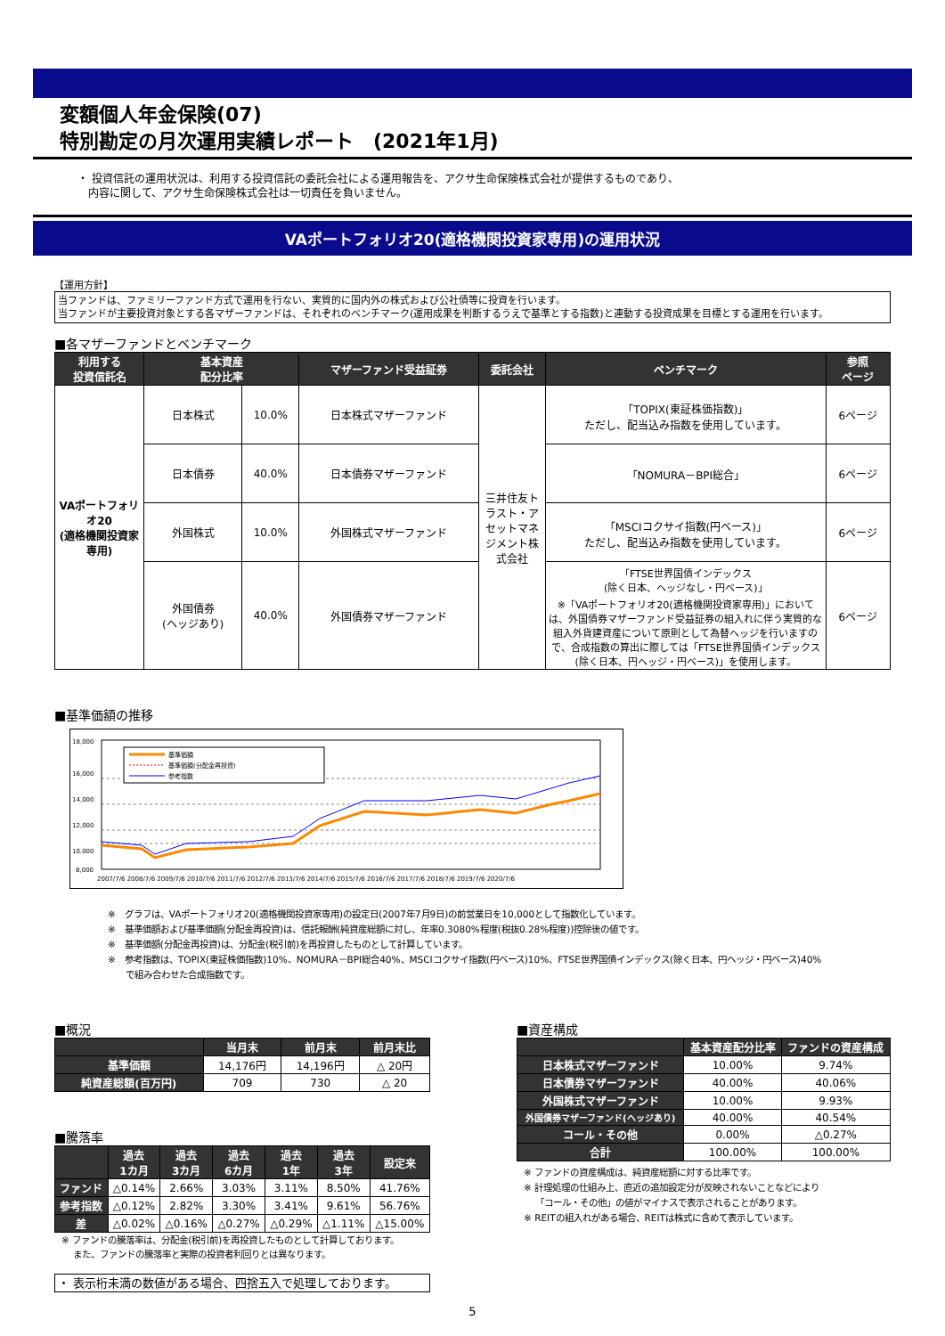変額個人年金保険(07)
特別勘定の月次運用実績レポート　(2021年1月)
・ 投資信託の運用状況は、利用する投資信託の委託会社による運用報告を、アクサ生命保険株式会社が提供するものであり、
　内容に関して、アクサ生命保険株式会社は一切責任を負いません。
VAポートフォリオ20(適格機関投資家専用)の運用状況
【運用方針】
当ファンドは、ファミリーファンド方式で運用を行ない、実質的に国内外の株式および公社債等に投資を行います。
当ファンドが主要投資対象とする各マザーファンドは、それぞれのベンチマーク(運用成果を判断するうえで基準とする指数)と連動する投資成果を目標とする運用を行います。
■各マザーファンドとベンチマーク
| 利用する 投資信託名 | 基本資産 配分比率 | | マザーファンド受益証券 | 委託会社 | ベンチマーク | 参照 ページ |
| --- | --- | --- | --- | --- | --- | --- |
| VAポートフォリオ20 (適格機関投資家専用) | 日本株式 | 10.0% | 日本株式マザーファンド | 三井住友トラスト・アセットマネジメント株式会社 | 「TOPIX(東証株価指数)」 ただし、配当込み指数を使用しています。 | 6ページ |
| | 日本債券 | 40.0% | 日本債券マザーファンド | | 「NOMURA－BPI総合」 | 6ページ |
| | 外国株式 | 10.0% | 外国株式マザーファンド | | 「MSCIコクサイ指数(円ベース)」 ただし、配当込み指数を使用しています。 | 6ページ |
| | 外国債券 (ヘッジあり) | 40.0% | 外国債券マザーファンド | | 「FTSE世界国債インデックス (除く日本、ヘッジなし・円ベース)」 ※「VAポートフォリオ20(適格機関投資家専用)」においては、外国債券マザーファンド受益証券の組入れに伴う実質的な組入外貨建資産について原則として為替ヘッジを行いますので、合成指数の算出に際しては「FTSE世界国債インデックス(除く日本、円ヘッジ・円ベース)」を使用します。 | 6ページ |
■基準価額の推移
18,000
16,000
14,000
12,000
10,000
8,000
基準価額
基準価額(分配金再投資)
参考指数
2007/7/6 2008/7/6 2009/7/6 2010/7/6 2011/7/6 2012/7/6 2013/7/6 2014/7/6 2015/7/6 2016/7/6 2017/7/6 2018/7/6 2019/7/6 2020/7/6
※　グラフは、VAポートフォリオ20(適格機関投資家専用)の設定日(2007年7月9日)の前営業日を10,000として指数化しています。
※　基準価額および基準価額(分配金再投資)は、信託報酬(純資産総額に対し、年率0.3080%程度(税抜0.28%程度))控除後の値です。
※　基準価額(分配金再投資)は、分配金(税引前)を再投資したものとして計算しています。
※　参考指数は、TOPIX(東証株価指数)10%、NOMURA－BPI総合40%、MSCIコクサイ指数(円ベース)10%、FTSE世界国債インデックス(除く日本、円ヘッジ・円ベース)40%
　　で組み合わせた合成指数です。
■概況
| | 当月末 | 前月末 | 前月末比 |
| --- | --- | --- | --- |
| 基準価額 | 14,176円 | 14,196円 | △ 20円 |
| 純資産総額(百万円) | 709 | 730 | △ 20 |
■騰落率
| | 過去 1カ月 | 過去 3カ月 | 過去 6カ月 | 過去 1年 | 過去 3年 | 設定来 |
| --- | --- | --- | --- | --- | --- | --- |
| ファンド | △0.14% | 2.66% | 3.03% | 3.11% | 8.50% | 41.76% |
| 参考指数 | △0.12% | 2.82% | 3.30% | 3.41% | 9.61% | 56.76% |
| 差 | △0.02% | △0.16% | △0.27% | △0.29% | △1.11% | △15.00% |
※ ファンドの騰落率は、分配金(税引前)を再投資したものとして計算しております。
　 また、ファンドの騰落率と実際の投資者利回りとは異なります。
・ 表示桁未満の数値がある場合、四捨五入で処理しております。
■資産構成
| | 基本資産配分比率 | ファンドの資産構成 |
| --- | --- | --- |
| 日本株式マザーファンド | 10.00% | 9.74% |
| 日本債券マザーファンド | 40.00% | 40.06% |
| 外国株式マザーファンド | 10.00% | 9.93% |
| 外国債券マザーファンド(ヘッジあり) | 40.00% | 40.54% |
| コール・その他 | 0.00% | △0.27% |
| 合計 | 100.00% | 100.00% |
※ ファンドの資産構成は、純資産総額に対する比率です。
※ 計理処理の仕組み上、直近の追加設定分が反映されないことなどにより
　 「コール・その他」の値がマイナスで表示されることがあります。
※ REITの組入れがある場合、REITは株式に含めて表示しています。
5